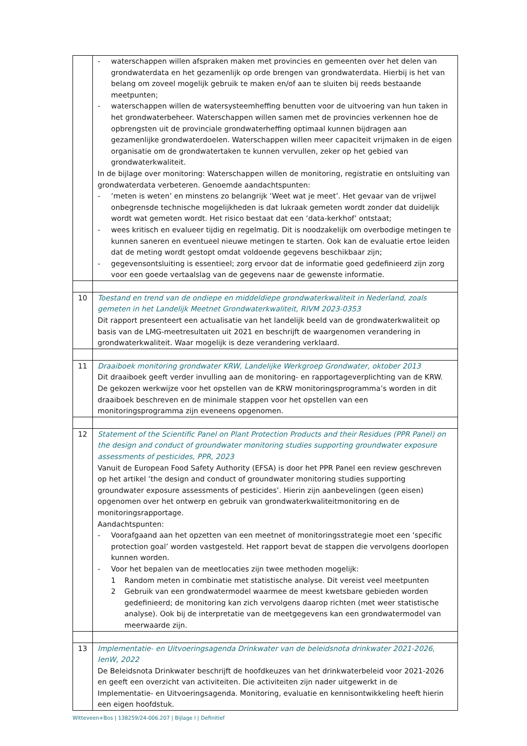| | - waterschappen willen afspraken maken met provincies en gemeenten over het delen van grondwaterdata en het gezamenlijk op orde brengen van grondwaterdata. Hierbij is het van belang om zoveel mogelijk gebruik te maken en/of aan te sluiten bij reeds bestaande meetpunten; - waterschappen willen de watersysteemheffing benutten voor de uitvoering van hun taken in het grondwaterbeheer. Waterschappen willen samen met de provincies verkennen hoe de opbrengsten uit de provinciale grondwaterheffing optimaal kunnen bijdragen aan gezamenlijke grondwaterdoelen. Waterschappen willen meer capaciteit vrijmaken in de eigen organisatie om de grondwatertaken te kunnen vervullen, zeker op het gebied van grondwaterkwaliteit. In de bijlage over monitoring: Waterschappen willen de monitoring, registratie en ontsluiting van grondwaterdata verbeteren. Genoemde aandachtspunten: - ‘meten is weten’ en minstens zo belangrijk ‘Weet wat je meet’. Het gevaar van de vrijwel onbegrensde technische mogelijkheden is dat lukraak gemeten wordt zonder dat duidelijk wordt wat gemeten wordt. Het risico bestaat dat een ‘data-kerkhof’ ontstaat; - wees kritisch en evalueer tijdig en regelmatig. Dit is noodzakelijk om overbodige metingen te kunnen saneren en eventueel nieuwe metingen te starten. Ook kan de evaluatie ertoe leiden dat de meting wordt gestopt omdat voldoende gegevens beschikbaar zijn; - gegevensontsluiting is essentieel; zorg ervoor dat de informatie goed gedefinieerd zijn zorg voor een goede vertaalslag van de gegevens naar de gewenste informatie. |
| 10 | Toestand en trend van de ondiepe en middeldiepe grondwaterkwaliteit in Nederland, zoals gemeten in het Landelijk Meetnet Grondwaterkwaliteit, RIVM 2023-0353 Dit rapport presenteert een actualisatie van het landelijk beeld van de grondwaterkwaliteit op basis van de LMG-meetresultaten uit 2021 en beschrijft de waargenomen verandering in grondwaterkwaliteit. Waar mogelijk is deze verandering verklaard. |
| 11 | Draaiboek monitoring grondwater KRW, Landelijke Werkgroep Grondwater, oktober 2013 Dit draaiboek geeft verder invulling aan de monitoring- en rapportageverplichting van de KRW. De gekozen werkwijze voor het opstellen van de KRW monitoringsprogramma’s worden in dit draaiboek beschreven en de minimale stappen voor het opstellen van een monitoringsprogramma zijn eveneens opgenomen. |
| 12 | Statement of the Scientific Panel on Plant Protection Products and their Residues (PPR Panel) on the design and conduct of groundwater monitoring studies supporting groundwater exposure assessments of pesticides, PPR, 2023 Vanuit de European Food Safety Authority (EFSA) is door het PPR Panel een review geschreven op het artikel ‘the design and conduct of groundwater monitoring studies supporting groundwater exposure assessments of pesticides’. Hierin zijn aanbevelingen (geen eisen) opgenomen over het ontwerp en gebruik van grondwaterkwaliteitmonitoring en de monitoringsrapportage. Aandachtspunten: - Voorafgaand aan het opzetten van een meetnet of monitoringsstrategie moet een ‘specific protection goal’ worden vastgesteld. Het rapport bevat de stappen die vervolgens doorlopen kunnen worden. - Voor het bepalen van de meetlocaties zijn twee methoden mogelijk: 1 Random meten in combinatie met statistische analyse. Dit vereist veel meetpunten 2 Gebruik van een grondwatermodel waarmee de meest kwetsbare gebieden worden gedefinieerd; de monitoring kan zich vervolgens daarop richten (met weer statistische analyse). Ook bij de interpretatie van de meetgegevens kan een grondwatermodel van meerwaarde zijn. |
| 13 | Implementatie- en Uitvoeringsagenda Drinkwater van de beleidsnota drinkwater 2021-2026, IenW, 2022 De Beleidsnota Drinkwater beschrijft de hoofdkeuzes van het drinkwaterbeleid voor 2021-2026 en geeft een overzicht van activiteiten. Die activiteiten zijn nader uitgewerkt in de Implementatie- en Uitvoeringsagenda. Monitoring, evaluatie en kennisontwikkeling heeft hierin een eigen hoofdstuk. |
Witteveen+Bos | 138259/24-006.207 | Bijlage I | Definitief